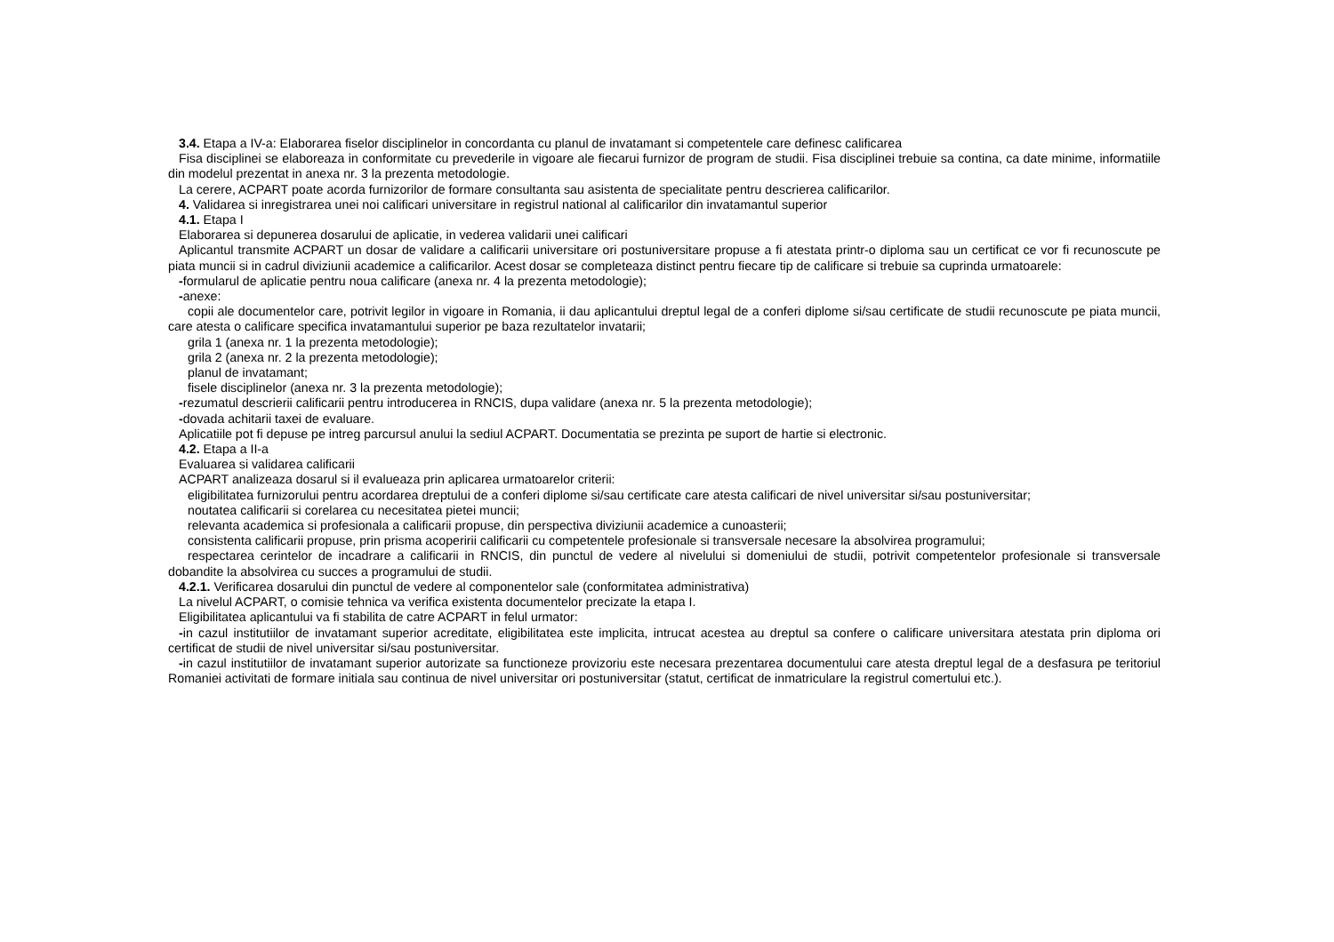3.4. Etapa a IV-a: Elaborarea fiselor disciplinelor in concordanta cu planul de invatamant si competentele care definesc calificarea
Fisa disciplinei se elaboreaza in conformitate cu prevederile in vigoare ale fiecarui furnizor de program de studii. Fisa disciplinei trebuie sa contina, ca date minime, informatiile din modelul prezentat in anexa nr. 3 la prezenta metodologie.
La cerere, ACPART poate acorda furnizorilor de formare consultanta sau asistenta de specialitate pentru descrierea calificarilor.
4. Validarea si inregistrarea unei noi calificari universitare in registrul national al calificarilor din invatamantul superior
4.1. Etapa I
Elaborarea si depunerea dosarului de aplicatie, in vederea validarii unei calificari
Aplicantul transmite ACPART un dosar de validare a calificarii universitare ori postuniversitare propuse a fi atestata printr-o diploma sau un certificat ce vor fi recunoscute pe piata muncii si in cadrul diviziunii academice a calificarilor. Acest dosar se completeaza distinct pentru fiecare tip de calificare si trebuie sa cuprinda urmatoarele:
-formularul de aplicatie pentru noua calificare (anexa nr. 4 la prezenta metodologie);
-anexe:
copii ale documentelor care, potrivit legilor in vigoare in Romania, ii dau aplicantului dreptul legal de a conferi diplome si/sau certificate de studii recunoscute pe piata muncii, care atesta o calificare specifica invatamantului superior pe baza rezultatelor invatarii;
grila 1 (anexa nr. 1 la prezenta metodologie);
grila 2 (anexa nr. 2 la prezenta metodologie);
planul de invatamant;
fisele disciplinelor (anexa nr. 3 la prezenta metodologie);
-rezumatul descrierii calificarii pentru introducerea in RNCIS, dupa validare (anexa nr. 5 la prezenta metodologie);
-dovada achitarii taxei de evaluare.
Aplicatiile pot fi depuse pe intreg parcursul anului la sediul ACPART. Documentatia se prezinta pe suport de hartie si electronic.
4.2. Etapa a II-a
Evaluarea si validarea calificarii
ACPART analizeaza dosarul si il evalueaza prin aplicarea urmatoarelor criterii:
eligibilitatea furnizorului pentru acordarea dreptului de a conferi diplome si/sau certificate care atesta calificari de nivel universitar si/sau postuniversitar;
noutatea calificarii si corelarea cu necesitatea pietei muncii;
relevanta academica si profesionala a calificarii propuse, din perspectiva diviziunii academice a cunoasterii;
consistenta calificarii propuse, prin prisma acoperirii calificarii cu competentele profesionale si transversale necesare la absolvirea programului;
respectarea cerintelor de incadrare a calificarii in RNCIS, din punctul de vedere al nivelului si domeniului de studii, potrivit competentelor profesionale si transversale dobandite la absolvirea cu succes a programului de studii.
4.2.1. Verificarea dosarului din punctul de vedere al componentelor sale (conformitatea administrativa)
La nivelul ACPART, o comisie tehnica va verifica existenta documentelor precizate la etapa I.
Eligibilitatea aplicantului va fi stabilita de catre ACPART in felul urmator:
-in cazul institutiilor de invatamant superior acreditate, eligibilitatea este implicita, intrucat acestea au dreptul sa confere o calificare universitara atestata prin diploma ori certificat de studii de nivel universitar si/sau postuniversitar.
-in cazul institutiilor de invatamant superior autorizate sa functioneze provizoriu este necesara prezentarea documentului care atesta dreptul legal de a desfasura pe teritoriul Romaniei activitati de formare initiala sau continua de nivel universitar ori postuniversitar (statut, certificat de inmatriculare la registrul comertului etc.).